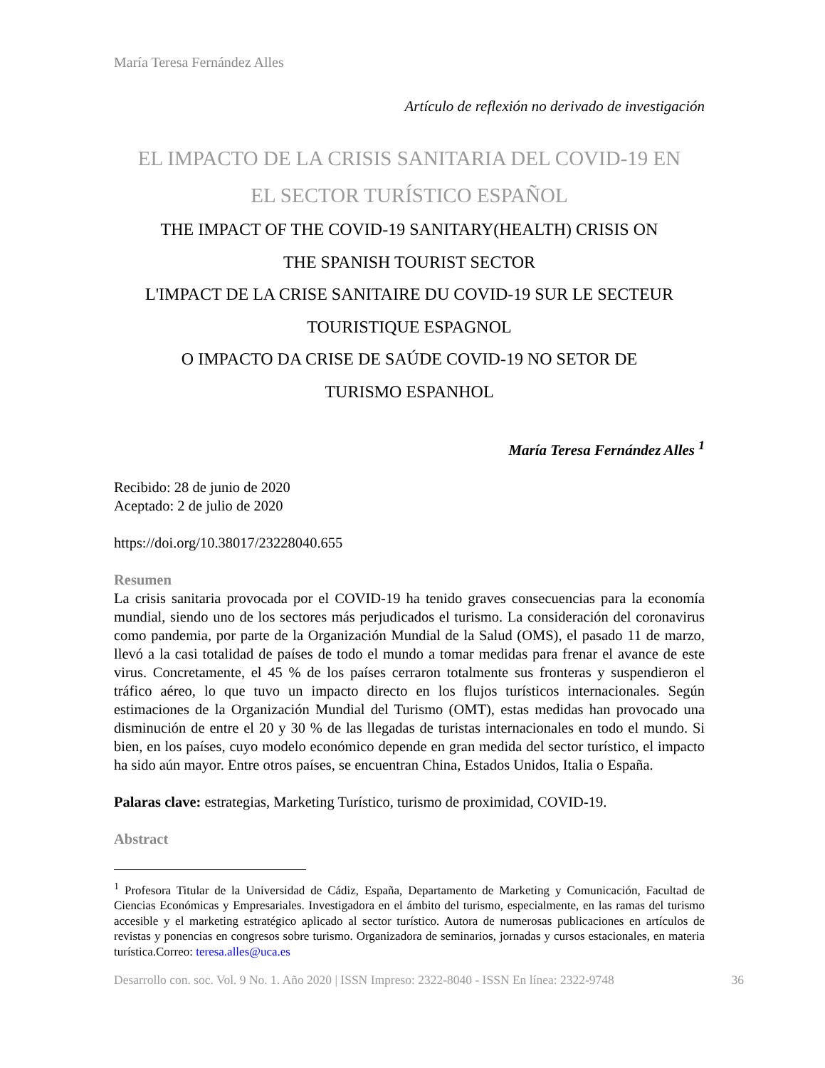María Teresa Fernández Alles
Artículo de reflexión no derivado de investigación
EL IMPACTO DE LA CRISIS SANITARIA DEL COVID-19 EN
EL SECTOR TURÍSTICO ESPAÑOL
THE IMPACT OF THE COVID-19 SANITARY(HEALTH) CRISIS ON
THE SPANISH TOURIST SECTOR
L'IMPACT DE LA CRISE SANITAIRE DU COVID-19 SUR LE SECTEUR
TOURISTIQUE ESPAGNOL
O IMPACTO DA CRISE DE SAÚDE COVID-19 NO SETOR DE
TURISMO ESPANHOL
María Teresa Fernández Alles <sup>1</sup>
Recibido: 28 de junio de 2020
Aceptado: 2 de julio de 2020
https://doi.org/10.38017/23228040.655
Resumen
La crisis sanitaria provocada por el COVID-19 ha tenido graves consecuencias para la economía mundial, siendo uno de los sectores más perjudicados el turismo. La consideración del coronavirus como pandemia, por parte de la Organización Mundial de la Salud (OMS), el pasado 11 de marzo, llevó a la casi totalidad de países de todo el mundo a tomar medidas para frenar el avance de este virus. Concretamente, el 45 % de los países cerraron totalmente sus fronteras y suspendieron el tráfico aéreo, lo que tuvo un impacto directo en los flujos turísticos internacionales. Según estimaciones de la Organización Mundial del Turismo (OMT), estas medidas han provocado una disminución de entre el 20 y 30 % de las llegadas de turistas internacionales en todo el mundo. Si bien, en los países, cuyo modelo económico depende en gran medida del sector turístico, el impacto ha sido aún mayor. Entre otros países, se encuentran China, Estados Unidos, Italia o España.
Palaras clave: estrategias, Marketing Turístico, turismo de proximidad, COVID-19.
Abstract
<sup>1</sup> Profesora Titular de la Universidad de Cádiz, España, Departamento de Marketing y Comunicación, Facultad de Ciencias Económicas y Empresariales. Investigadora en el ámbito del turismo, especialmente, en las ramas del turismo accesible y el marketing estratégico aplicado al sector turístico. Autora de numerosas publicaciones en artículos de revistas y ponencias en congresos sobre turismo. Organizadora de seminarios, jornadas y cursos estacionales, en materia turística.Correo: teresa.alles@uca.es
Desarrollo con. soc. Vol. 9 No. 1. Año 2020 | ISSN Impreso: 2322-8040 - ISSN En línea: 2322-9748 36